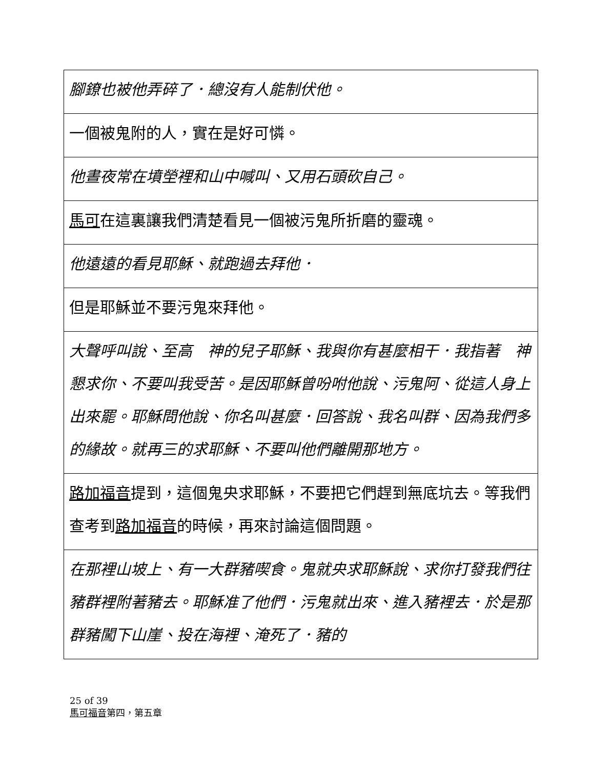| 腳鐐也被他弄碎了．總沒有人能制伏他。 |
| 一個被鬼附的人，實在是好可憐。 |
| 他晝夜常在墳塋裡和山中喊叫、又用石頭砍自己。 |
| 馬可 在這裏讓我們清楚看見一個被污鬼所折磨的靈魂。 |
| 他遠遠的看見耶穌、就跑過去拜他． |
| 但是耶穌並不要污鬼來拜他。 |
| 大聲呼叫說、至高 神的兒子耶穌、我與你有甚麼相干．我指著 神懇求你、不要叫我受苦。是因耶穌曾吩咐他說、污鬼阿、從這人身上出來罷。耶穌問他說、你名叫甚麼．回答說、我名叫群、因為我們多的緣故。就再三的求耶穌、不要叫他們離開那地方。 |
| 路加福音 提到，這個鬼央求耶穌，不要把它們趕到無底坑去。等我們查考到 路加福音 的時候，再來討論這個問題。 |
| 在那裡山坡上、有一大群豬喫食。鬼就央求耶穌說、求你打發我們往豬群裡附著豬去。耶穌准了他們．污鬼就出來、進入豬裡去．於是那群豬闖下山崖、投在海裡、淹死了．豬的 |
25 of 39
馬可福音第四，第五章